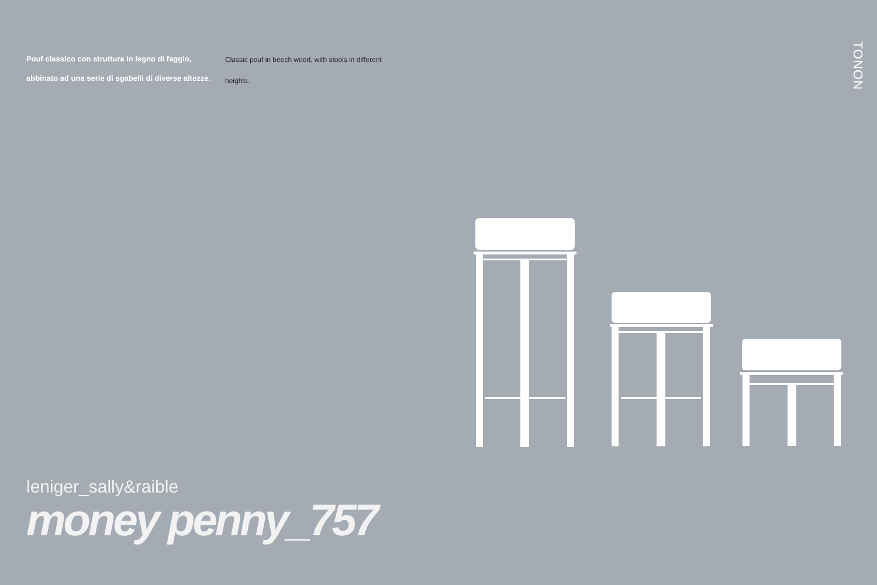Pouf classico con struttura in legno di faggio, abbinato ad una serie di sgabelli di diverse altezze.
Classic pouf in beech wood, with stools in different heights.
TONON
leniger_sally&raible
money penny_757